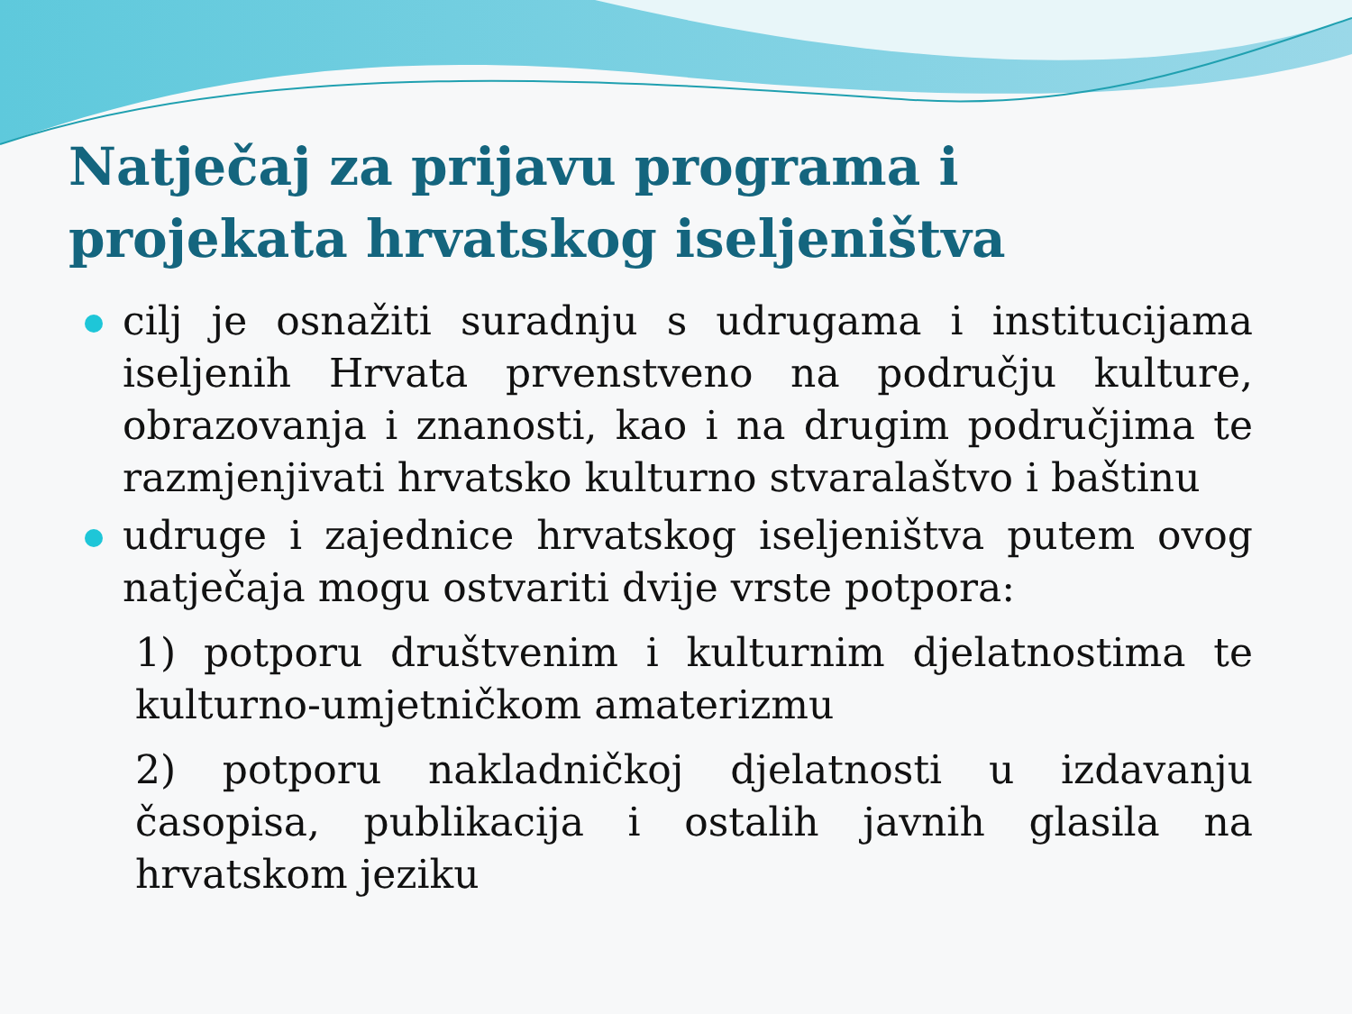Natječaj za prijavu programa i projekata hrvatskog iseljeništva
cilj je osnažiti suradnju s udrugama i institucijama iseljenih Hrvata prvenstveno na području kulture, obrazovanja i znanosti, kao i na drugim područjima te razmjenjivati hrvatsko kulturno stvaralaštvo i baštinu
udruge i zajednice hrvatskog iseljeništva putem ovog natječaja mogu ostvariti dvije vrste potpora:
1) potporu društvenim i kulturnim djelatnostima te kulturno-umjetničkom amaterizmu
2) potporu nakladničkoj djelatnosti u izdavanju časopisa, publikacija i ostalih javnih glasila na hrvatskom jeziku